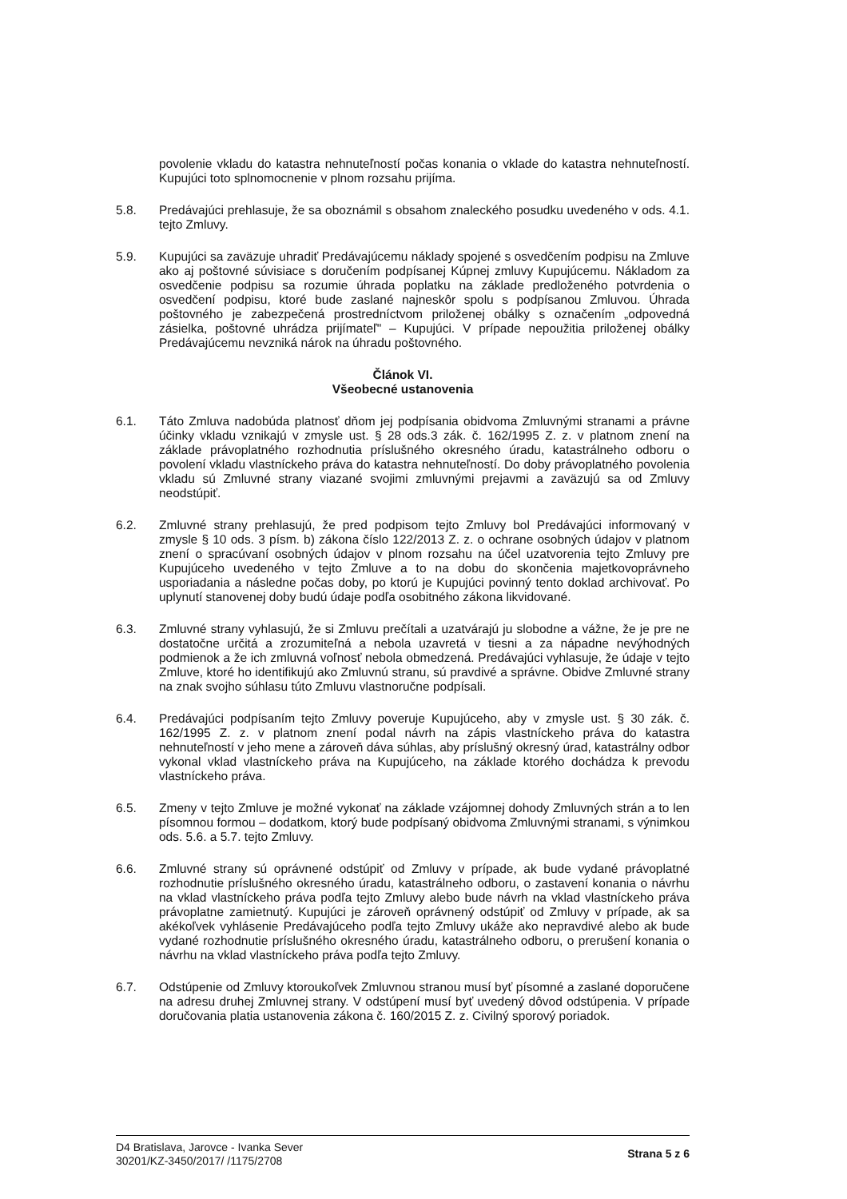povolenie vkladu do katastra nehnuteľností počas konania o vklade do katastra nehnuteľností. Kupujúci toto splnomocnenie v plnom rozsahu prijíma.
5.8. Predávajúci prehlasuje, že sa oboznámil s obsahom znaleckého posudku uvedeného v ods. 4.1. tejto Zmluvy.
5.9. Kupujúci sa zaväzuje uhradiť Predávajúcemu náklady spojené s osvedčením podpisu na Zmluve ako aj poštovné súvisiace s doručením podpísanej Kúpnej zmluvy Kupujúcemu. Nákladom za osvedčenie podpisu sa rozumie úhrada poplatku na základe predloženého potvrdenia o osvedčení podpisu, ktoré bude zaslané najneskôr spolu s podpísanou Zmluvou. Úhrada poštovného je zabezpečená prostredníctvom priloženej obálky s označením „odpovedná zásielka, poštovné uhrádza prijímateľ" – Kupujúci. V prípade nepoužitia priloženej obálky Predávajúcemu nevzniká nárok na úhradu poštovného.
Článok VI.
Všeobecné ustanovenia
6.1. Táto Zmluva nadobúda platnosť dňom jej podpísania obidvoma Zmluvnými stranami a právne účinky vkladu vznikajú v zmysle ust. § 28 ods.3 zák. č. 162/1995 Z. z. v platnom znení na základe právoplatného rozhodnutia príslušného okresného úradu, katastrálneho odboru o povolení vkladu vlastníckeho práva do katastra nehnuteľností. Do doby právoplatného povolenia vkladu sú Zmluvné strany viazané svojimi zmluvnými prejavmi a zaväzujú sa od Zmluvy neodstúpiť.
6.2. Zmluvné strany prehlasujú, že pred podpisom tejto Zmluvy bol Predávajúci informovaný v zmysle § 10 ods. 3 písm. b) zákona číslo 122/2013 Z. z. o ochrane osobných údajov v platnom znení o spracúvaní osobných údajov v plnom rozsahu na účel uzatvorenia tejto Zmluvy pre Kupujúceho uvedeného v tejto Zmluve a to na dobu do skončenia majetkovoprávneho usporiadania a následne počas doby, po ktorú je Kupujúci povinný tento doklad archivovať. Po uplynutí stanovenej doby budú údaje podľa osobitného zákona likvidované.
6.3. Zmluvné strany vyhlasujú, že si Zmluvu prečítali a uzatvárajú ju slobodne a vážne, že je pre ne dostatočne určitá a zrozumiteľná a nebola uzavretá v tiesni a za nápadne nevýhodných podmienok a že ich zmluvná voľnosť nebola obmedzená. Predávajúci vyhlasuje, že údaje v tejto Zmluve, ktoré ho identifikujú ako Zmluvnú stranu, sú pravdivé a správne. Obidve Zmluvné strany na znak svojho súhlasu túto Zmluvu vlastnoručne podpísali.
6.4. Predávajúci podpísaním tejto Zmluvy poveruje Kupujúceho, aby v zmysle ust. § 30 zák. č. 162/1995 Z. z. v platnom znení podal návrh na zápis vlastníckeho práva do katastra nehnuteľností v jeho mene a zároveň dáva súhlas, aby príslušný okresný úrad, katastrálny odbor vykonal vklad vlastníckeho práva na Kupujúceho, na základe ktorého dochádza k prevodu vlastníckeho práva.
6.5. Zmeny v tejto Zmluve je možné vykonať na základe vzájomnej dohody Zmluvných strán a to len písomnou formou – dodatkom, ktorý bude podpísaný obidvoma Zmluvnými stranami, s výnimkou ods. 5.6. a 5.7. tejto Zmluvy.
6.6. Zmluvné strany sú oprávnené odstúpiť od Zmluvy v prípade, ak bude vydané právoplatné rozhodnutie príslušného okresného úradu, katastrálneho odboru, o zastavení konania o návrhu na vklad vlastníckeho práva podľa tejto Zmluvy alebo bude návrh na vklad vlastníckeho práva právoplatne zamietnutý. Kupujúci je zároveň oprávnený odstúpiť od Zmluvy v prípade, ak sa akékoľvek vyhlásenie Predávajúceho podľa tejto Zmluvy ukáže ako nepravdivé alebo ak bude vydané rozhodnutie príslušného okresného úradu, katastrálneho odboru, o prerušení konania o návrhu na vklad vlastníckeho práva podľa tejto Zmluvy.
6.7. Odstúpenie od Zmluvy ktoroukoľvek Zmluvnou stranou musí byť písomné a zaslané doporučene na adresu druhej Zmluvnej strany. V odstúpení musí byť uvedený dôvod odstúpenia. V prípade doručovania platia ustanovenia zákona č. 160/2015 Z. z. Civilný sporový poriadok.
D4 Bratislava, Jarovce - Ivanka Sever
30201/KZ-3450/2017/ /1175/2708
Strana 5 z 6